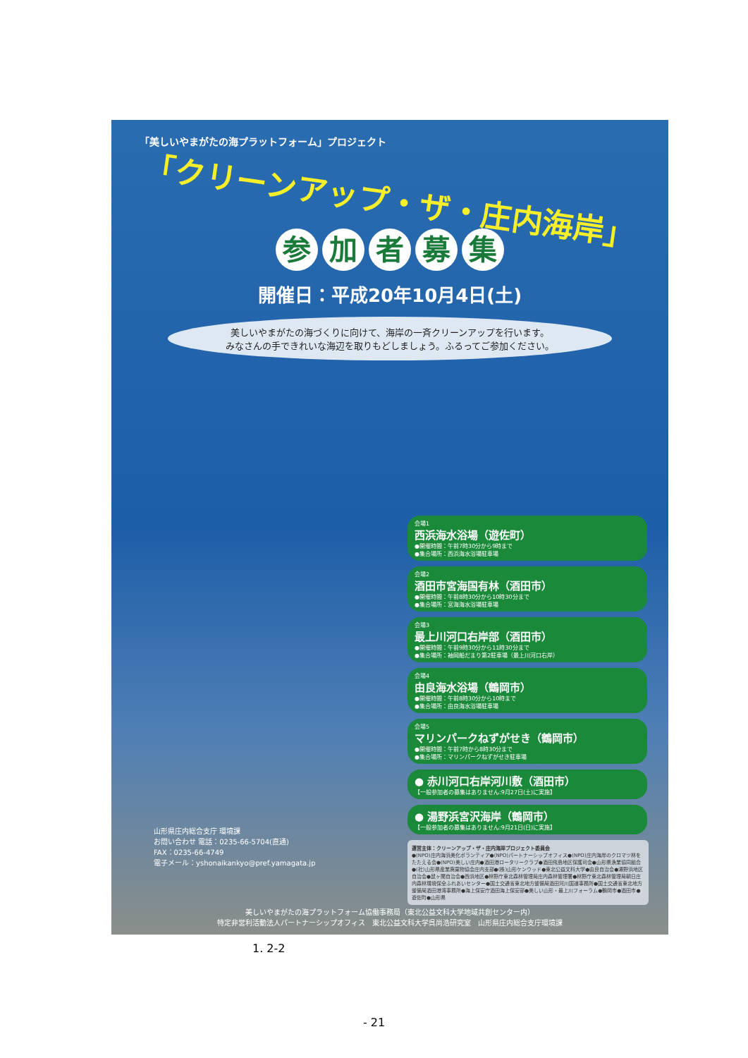「美しいやまがたの海プラットフォーム」プロジェクト
「クリーンアップ・ザ・庄内海岸」
参加者募集
開催日：平成20年10月4日(土)
美しいやまがたの海づくりに向けて、海岸の一斉クリーンアップを行います。
みなさんの手できれいな海辺を取りもどしましょう。ふるってご参加ください。
会場1
西浜海水浴場（遊佐町）
●開催時間：午前7時30分から9時まで
●集合場所：西浜海水浴場駐車場
会場2
酒田市宮海国有林（酒田市）
●開催時間：午前8時30分から10時30分まで
●集合場所：宮海海水浴場駐車場
会場3
最上川河口右岸部（酒田市）
●開催時間：午前9時30分から11時30分まで
●集合場所：袖岡船だまり第2駐車場（最上川河口右岸）
会場4
由良海水浴場（鶴岡市）
●開催時間：午前8時30分から10時まで
●集合場所：由良海水浴場駐車場
会場5
マリンパークねずがせき（鶴岡市）
●開催時間：午前7時から8時30分まで
●集合場所：マリンパークねずがせき駐車場
● 赤川河口右岸河川敷（酒田市）
【一般参加者の募集はありません:9月27日(土)に実施】
● 湯野浜宮沢海岸（鶴岡市）
【一般参加者の募集はありません:9月21日(日)に実施】
運営主体：クリーンアップ・ザ・庄内海岸プロジェクト委員会
●(NPO)庄内海浜美化ボランティア●(NPO)パートナーシップオフィス●(NPO)庄内海岸のクロマツ林をたたえる会●(NPO)美しい庄内●酒田港ロータリークラブ●酒田飛島地区保護司会●山形県漁業協同組合●(社)山形県産業廃棄物協会庄内支部●(株)山形ケンウッド●東北公益文科大学●由良自治会●湯野浜地区自治会●鼠ヶ関自治会●西浜地区●林野庁東北森林管理局庄内森林管理署●林野庁東北森林管理局朝日庄内森林環境保全ふれあいセンター●国土交通省東北地方整備局酒田河川国道事務所●国土交通省東北地方整備局酒田港湾事務所●海上保安庁酒田海上保安部●美しい山形・最上川フォーラム●鶴岡市●酒田市●遊佐町●山形県
山形県庄内総合支庁 環境課
お問い合わせ 電話：0235-66-5704(直通)
FAX：0235-66-4749
電子メール：yshonaikankyo@pref.yamagata.jp
美しいやまがたの海プラットフォーム協働事務局（東北公益文科大学地域共創センター内）
特定非営利活動法人パートナーシップオフィス　東北公益文科大学呉尚浩研究室　山形県庄内総合支庁環境課
1. 2-2
- 21